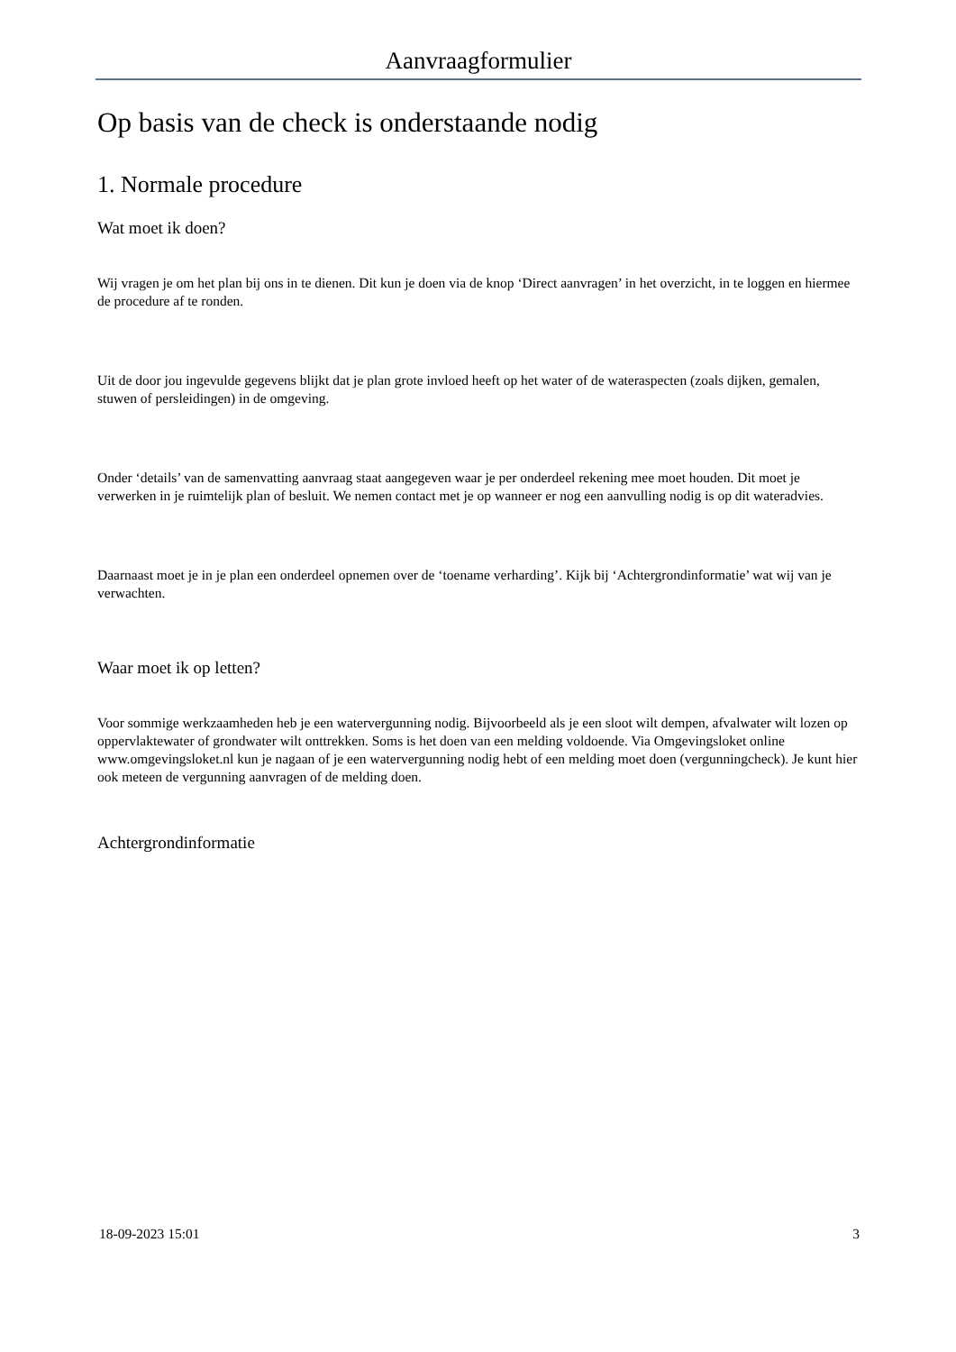Aanvraagformulier
Op basis van de check is onderstaande nodig
1. Normale procedure
Wat moet ik doen?
Wij vragen je om het plan bij ons in te dienen. Dit kun je doen via de knop ‘Direct aanvragen’ in het overzicht, in te loggen en hiermee de procedure af te ronden.
Uit de door jou ingevulde gegevens blijkt dat je plan grote invloed heeft op het water of de wateraspecten (zoals dijken, gemalen, stuwen of persleidingen) in de omgeving.
Onder ‘details’ van de samenvatting aanvraag staat aangegeven waar je per onderdeel rekening mee moet houden. Dit moet je verwerken in je ruimtelijk plan of besluit. We nemen contact met je op wanneer er nog een aanvulling nodig is op dit wateradvies.
Daarnaast moet je in je plan een onderdeel opnemen over de ‘toename verharding’. Kijk bij ‘Achtergrondinformatie’ wat wij van je verwachten.
Waar moet ik op letten?
Voor sommige werkzaamheden heb je een watervergunning nodig. Bijvoorbeeld als je een sloot wilt dempen, afvalwater wilt lozen op oppervlaktewater of grondwater wilt onttrekken. Soms is het doen van een melding voldoende. Via Omgevingsloket online www.omgevingsloket.nl kun je nagaan of je een watervergunning nodig hebt of een melding moet doen (vergunningcheck). Je kunt hier ook meteen de vergunning aanvragen of de melding doen.
Achtergrondinformatie
18-09-2023 15:01 3